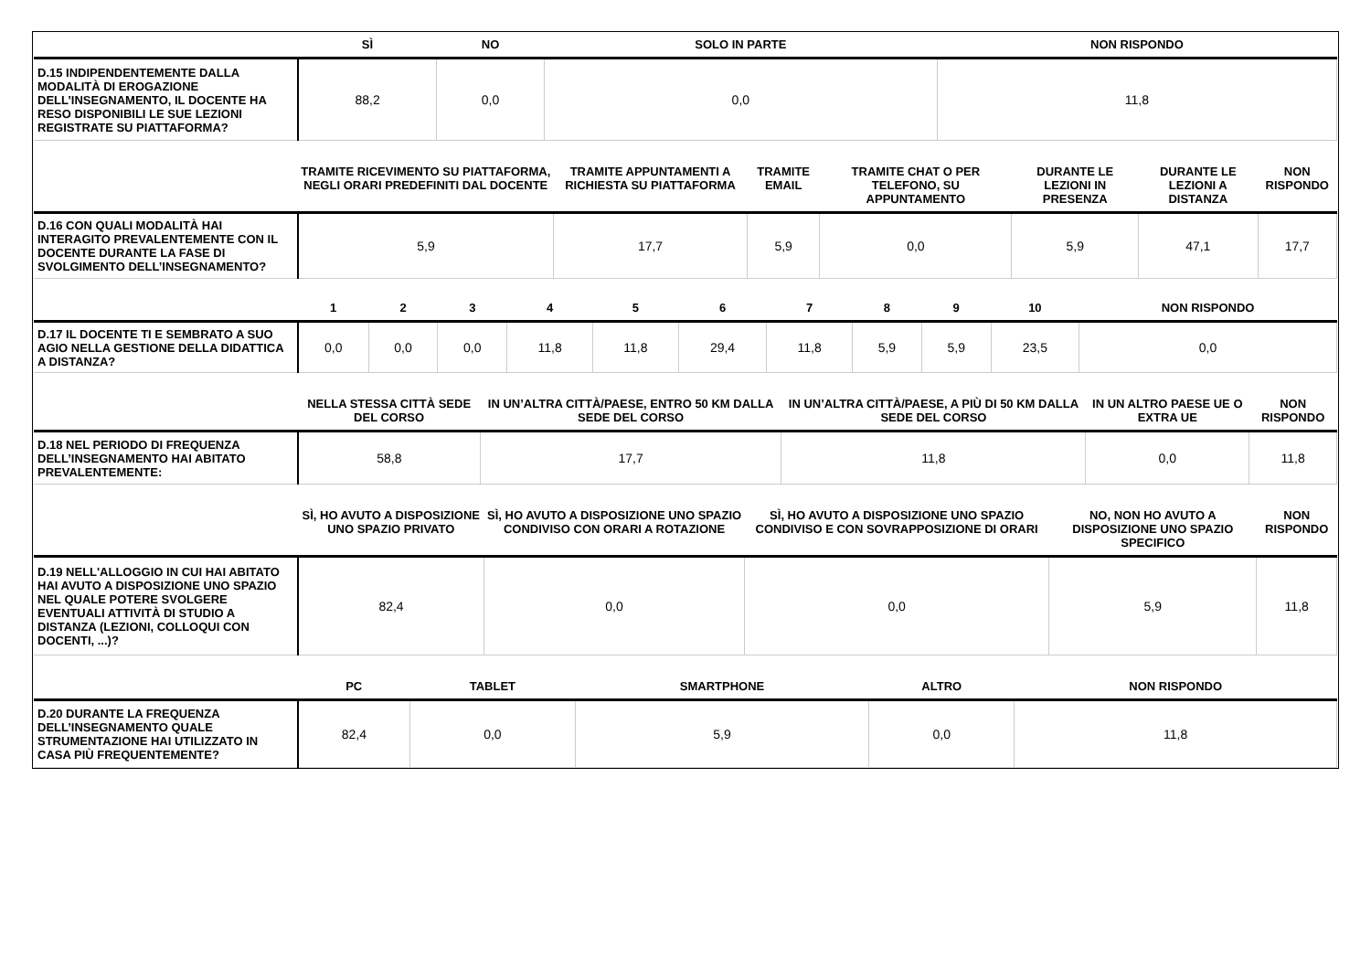| | SÌ | NO | SOLO IN PARTE | NON RISPONDO |
| --- | --- | --- | --- | --- |
| D.15 INDIPENDENTEMENTE DALLA MODALITÀ DI EROGAZIONE DELL’INSEGNAMENTO, IL DOCENTE HA RESO DISPONIBILI LE SUE LEZIONI REGISTRATE SU PIATTAFORMA? | 88,2 | 0,0 | 0,0 | 11,8 |
| | TRAMITE RICEVIMENTO SU PIATTAFORMA, NEGLI ORARI PREDEFINITI DAL DOCENTE | TRAMITE APPUNTAMENTI A RICHIESTA SU PIATTAFORMA | TRAMITE EMAIL | TRAMITE CHAT O PER TELEFONO, SU APPUNTAMENTO | DURANTE LE LEZIONI IN PRESENZA | DURANTE LE LEZIONI A DISTANZA | NON RISPONDO |
| --- | --- | --- | --- | --- | --- | --- | --- |
| D.16 CON QUALI MODALITÀ HAI INTERAGITO PREVALENTEMENTE CON IL DOCENTE DURANTE LA FASE DI SVOLGIMENTO DELL’INSEGNAMENTO? | 5,9 | 17,7 | 5,9 | 0,0 | 5,9 | 47,1 | 17,7 |
| | 1 | 2 | 3 | 4 | 5 | 6 | 7 | 8 | 9 | 10 | NON RISPONDO |
| --- | --- | --- | --- | --- | --- | --- | --- | --- | --- | --- | --- |
| D.17 IL DOCENTE TI E SEMBRATO A SUO AGIO NELLA GESTIONE DELLA DIDATTICA A DISTANZA? | 0,0 | 0,0 | 0,0 | 11,8 | 11,8 | 29,4 | 11,8 | 5,9 | 5,9 | 23,5 | 0,0 |
| | NELLA STESSA CITTÀ SEDE DEL CORSO | IN UN’ALTRA CITTÀ/PAESE, ENTRO 50 KM DALLA SEDE DEL CORSO | IN UN’ALTRA CITTÀ/PAESE, A PIÙ DI 50 KM DALLA SEDE DEL CORSO | IN UN ALTRO PAESE UE O EXTRA UE | NON RISPONDO |
| --- | --- | --- | --- | --- | --- |
| D.18 NEL PERIODO DI FREQUENZA DELL’INSEGNAMENTO HAI ABITATO PREVALENTEMENTE: | 58,8 | 17,7 | 11,8 | 0,0 | 11,8 |
| | SÌ, HO AVUTO A DISPOSIZIONE UNO SPAZIO PRIVATO | SÌ, HO AVUTO A DISPOSIZIONE UNO SPAZIO CONDIVISO CON ORARI A ROTAZIONE | SÌ, HO AVUTO A DISPOSIZIONE UNO SPAZIO CONDIVISO E CON SOVRAPPOSIZIONE DI ORARI | NO, NON HO AVUTO A DISPOSIZIONE UNO SPAZIO SPECIFICO | NON RISPONDO |
| --- | --- | --- | --- | --- | --- |
| D.19 NELL'ALLOGGIO IN CUI HAI ABITATO HAI AVUTO A DISPOSIZIONE UNO SPAZIO NEL QUALE POTERE SVOLGERE EVENTUALI ATTIVITÀ DI STUDIO A DISTANZA (LEZIONI, COLLOQUI CON DOCENTI, ...)? | 82,4 | 0,0 | 0,0 | 5,9 | 11,8 |
| | PC | TABLET | SMARTPHONE | ALTRO | NON RISPONDO |
| --- | --- | --- | --- | --- | --- |
| D.20 DURANTE LA FREQUENZA DELL’INSEGNAMENTO QUALE STRUMENTAZIONE HAI UTILIZZATO IN CASA PIÙ FREQUENTEMENTE? | 82,4 | 0,0 | 5,9 | 0,0 | 11,8 |